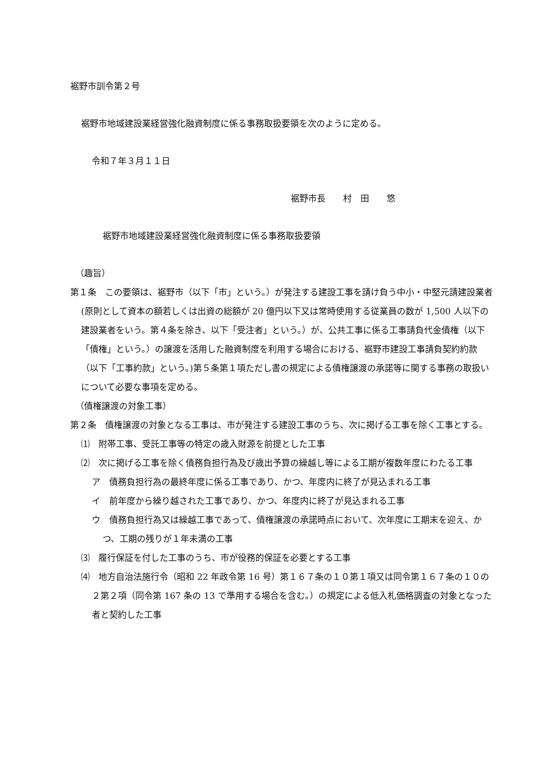裾野市訓令第２号
裾野市地域建設業経営強化融資制度に係る事務取扱要領を次のように定める。
令和７年３月１１日
裾野市長　　村　田　　悠
裾野市地域建設業経営強化融資制度に係る事務取扱要領
（趣旨）
第１条　この要領は、裾野市（以下「市」という。）が発注する建設工事を請け負う中小・中堅元請建設業者(原則として資本の額若しくは出資の総額が 20 億円以下又は常時使用する従業員の数が 1,500 人以下の建設業者をいう。第４条を除き、以下「受注者」という。）が、公共工事に係る工事請負代金債権（以下「債権」という。）の譲渡を活用した融資制度を利用する場合における、裾野市建設工事請負契約約款（以下「工事約款」という。)第５条第１項ただし書の規定による債権譲渡の承諾等に関する事務の取扱いについて必要な事項を定める。
（債権譲渡の対象工事）
第２条　債権譲渡の対象となる工事は、市が発注する建設工事のうち、次に掲げる工事を除く工事とする。
⑴　附帯工事、受託工事等の特定の歳入財源を前提とした工事
⑵　次に掲げる工事を除く債務負担行為及び歳出予算の繰越し等による工期が複数年度にわたる工事
ア　債務負担行為の最終年度に係る工事であり、かつ、年度内に終了が見込まれる工事
イ　前年度から繰り越された工事であり、かつ、年度内に終了が見込まれる工事
ウ　債務負担行為又は繰越工事であって、債権譲渡の承諾時点において、次年度に工期末を迎え、かつ、工期の残りが１年未満の工事
⑶　履行保証を付した工事のうち、市が役務的保証を必要とする工事
⑷　地方自治法施行令（昭和 22 年政令第 16 号）第１６７条の１０第１項又は同令第１６７条の１０の２第２項（同令第 167 条の 13 で準用する場合を含む。）の規定による低入札価格調査の対象となった者と契約した工事